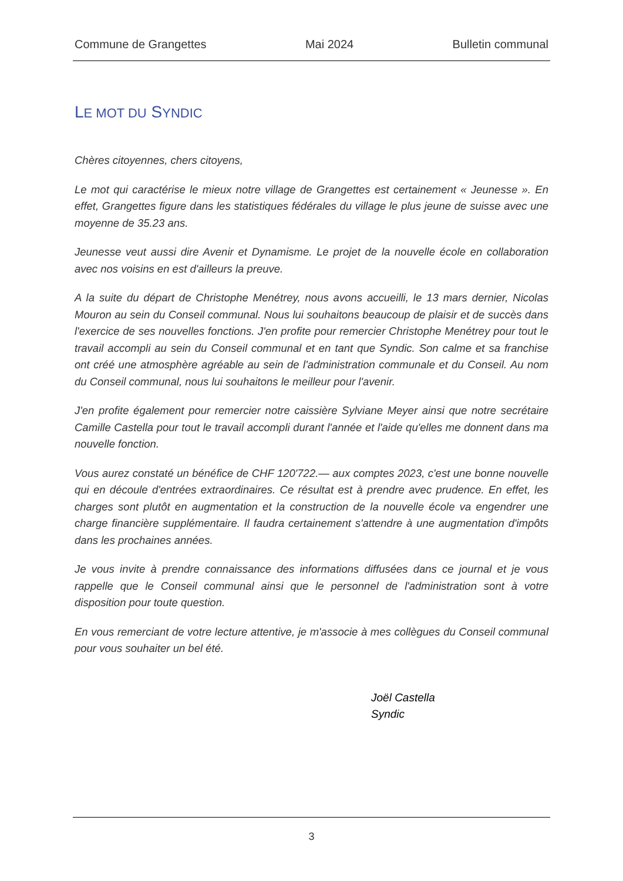Commune de Grangettes Mai 2024 Bulletin communal
LE MOT DU SYNDIC
Chères citoyennes, chers citoyens,
Le mot qui caractérise le mieux notre village de Grangettes est certainement « Jeunesse ». En effet, Grangettes figure dans les statistiques fédérales du village le plus jeune de suisse avec une moyenne de 35.23 ans.
Jeunesse veut aussi dire Avenir et Dynamisme. Le projet de la nouvelle école en collaboration avec nos voisins en est d'ailleurs la preuve.
A la suite du départ de Christophe Menétrey, nous avons accueilli, le 13 mars dernier, Nicolas Mouron au sein du Conseil communal. Nous lui souhaitons beaucoup de plaisir et de succès dans l'exercice de ses nouvelles fonctions. J'en profite pour remercier Christophe Menétrey pour tout le travail accompli au sein du Conseil communal et en tant que Syndic. Son calme et sa franchise ont créé une atmosphère agréable au sein de l'administration communale et du Conseil. Au nom du Conseil communal, nous lui souhaitons le meilleur pour l'avenir.
J'en profite également pour remercier notre caissière Sylviane Meyer ainsi que notre secrétaire Camille Castella pour tout le travail accompli durant l'année et l'aide qu'elles me donnent dans ma nouvelle fonction.
Vous aurez constaté un bénéfice de CHF 120'722.— aux comptes 2023, c'est une bonne nouvelle qui en découle d'entrées extraordinaires. Ce résultat est à prendre avec prudence. En effet, les charges sont plutôt en augmentation et la construction de la nouvelle école va engendrer une charge financière supplémentaire. Il faudra certainement s'attendre à une augmentation d'impôts dans les prochaines années.
Je vous invite à prendre connaissance des informations diffusées dans ce journal et je vous rappelle que le Conseil communal ainsi que le personnel de l'administration sont à votre disposition pour toute question.
En vous remerciant de votre lecture attentive, je m'associe à mes collègues du Conseil communal pour vous souhaiter un bel été.
Joël Castella
Syndic
3